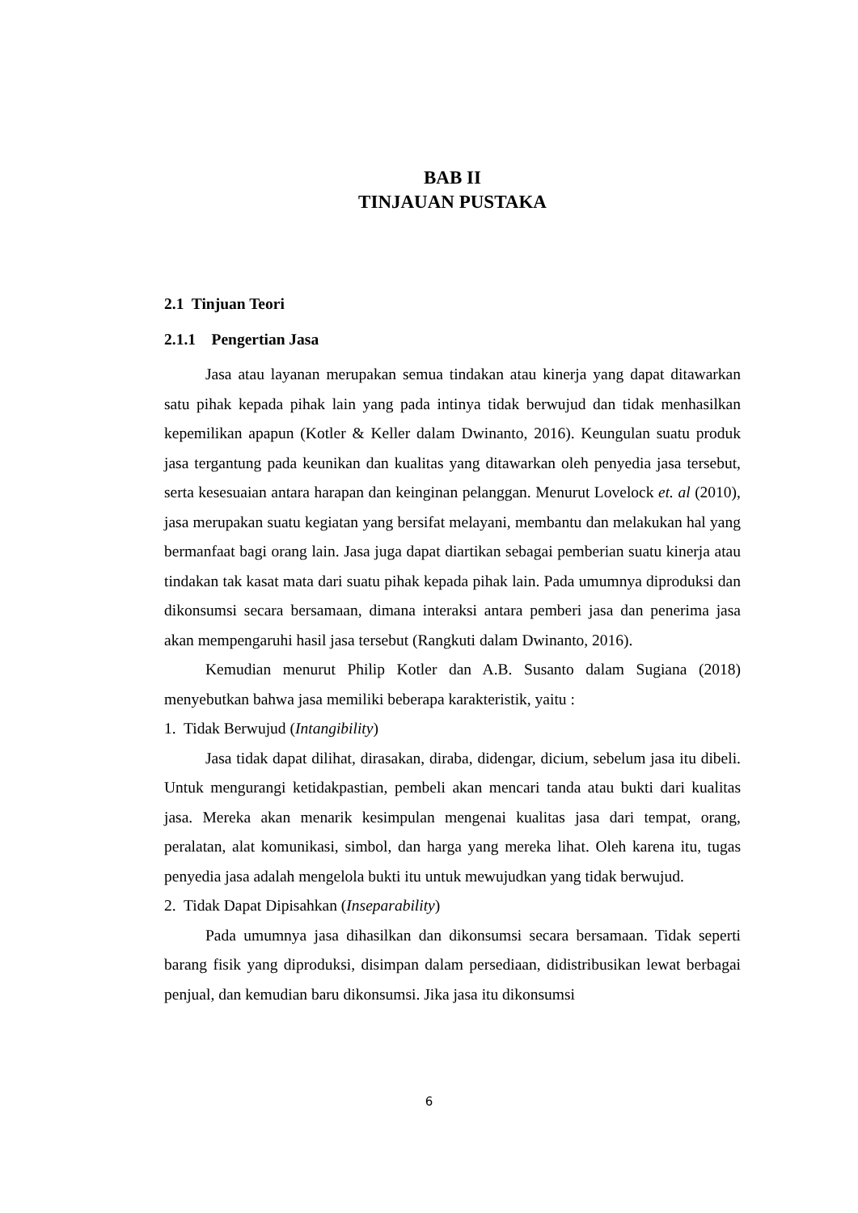BAB II
TINJAUAN PUSTAKA
2.1 Tinjuan Teori
2.1.1 Pengertian Jasa
Jasa atau layanan merupakan semua tindakan atau kinerja yang dapat ditawarkan satu pihak kepada pihak lain yang pada intinya tidak berwujud dan tidak menhasilkan kepemilikan apapun (Kotler & Keller dalam Dwinanto, 2016). Keungulan suatu produk jasa tergantung pada keunikan dan kualitas yang ditawarkan oleh penyedia jasa tersebut, serta kesesuaian antara harapan dan keinginan pelanggan. Menurut Lovelock et. al (2010), jasa merupakan suatu kegiatan yang bersifat melayani, membantu dan melakukan hal yang bermanfaat bagi orang lain. Jasa juga dapat diartikan sebagai pemberian suatu kinerja atau tindakan tak kasat mata dari suatu pihak kepada pihak lain. Pada umumnya diproduksi dan dikonsumsi secara bersamaan, dimana interaksi antara pemberi jasa dan penerima jasa akan mempengaruhi hasil jasa tersebut (Rangkuti dalam Dwinanto, 2016).
Kemudian menurut Philip Kotler dan A.B. Susanto dalam Sugiana (2018) menyebutkan bahwa jasa memiliki beberapa karakteristik, yaitu :
1. Tidak Berwujud (Intangibility)
Jasa tidak dapat dilihat, dirasakan, diraba, didengar, dicium, sebelum jasa itu dibeli. Untuk mengurangi ketidakpastian, pembeli akan mencari tanda atau bukti dari kualitas jasa. Mereka akan menarik kesimpulan mengenai kualitas jasa dari tempat, orang, peralatan, alat komunikasi, simbol, dan harga yang mereka lihat. Oleh karena itu, tugas penyedia jasa adalah mengelola bukti itu untuk mewujudkan yang tidak berwujud.
2. Tidak Dapat Dipisahkan (Inseparability)
Pada umumnya jasa dihasilkan dan dikonsumsi secara bersamaan. Tidak seperti barang fisik yang diproduksi, disimpan dalam persediaan, didistribusikan lewat berbagai penjual, dan kemudian baru dikonsumsi. Jika jasa itu dikonsumsi
6